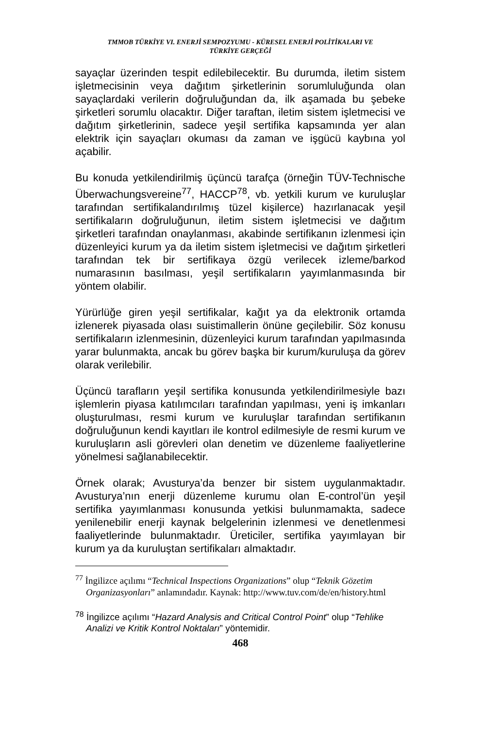TMMOB TÜRKİYE VI. ENERJİ SEMPOZYUMU - KÜRESEL ENERJİ POLİTİKALARI VE
TÜRKİYE GERÇEĞİ
sayaçlar üzerinden tespit edilebilecektir. Bu durumda, iletim sistem işletmecisinin veya dağıtım şirketlerinin sorumluluğunda olan sayaçlardaki verilerin doğruluğundan da, ilk aşamada bu şebeke şirketleri sorumlu olacaktır. Diğer taraftan, iletim sistem işletmecisi ve dağıtım şirketlerinin, sadece yeşil sertifika kapsamında yer alan elektrik için sayaçları okuması da zaman ve işgücü kaybına yol açabilir.
Bu konuda yetkilendirilmiş üçüncü tarafça (örneğin TÜV-Technische Überwachungsvereine<sup>77</sup>, HACCP<sup>78</sup>, vb. yetkili kurum ve kuruluşlar tarafından sertifikalandırılmış tüzel kişilerce) hazırlanacak yeşil sertifikaların doğruluğunun, iletim sistem işletmecisi ve dağıtım şirketleri tarafından onaylanması, akabinde sertifikanın izlenmesi için düzenleyici kurum ya da iletim sistem işletmecisi ve dağıtım şirketleri tarafından tek bir sertifikaya özgü verilecek izleme/barkod numarasının basılması, yeşil sertifikaların yayımlanmasında bir yöntem olabilir.
Yürürlüğe giren yeşil sertifikalar, kağıt ya da elektronik ortamda izlenerek piyasada olası suistimallerin önüne geçilebilir. Söz konusu sertifikaların izlenmesinin, düzenleyici kurum tarafından yapılmasında yarar bulunmakta, ancak bu görev başka bir kurum/kuruluşa da görev olarak verilebilir.
Üçüncü tarafların yeşil sertifika konusunda yetkilendirilmesiyle bazı işlemlerin piyasa katılımcıları tarafından yapılması, yeni iş imkanları oluşturulması, resmi kurum ve kuruluşlar tarafından sertifikanın doğruluğunun kendi kayıtları ile kontrol edilmesiyle de resmi kurum ve kuruluşların asli görevleri olan denetim ve düzenleme faaliyetlerine yönelmesi sağlanabilecektir.
Örnek olarak; Avusturya’da benzer bir sistem uygulanmaktadır. Avusturya’nın enerji düzenleme kurumu olan E-control’ün yeşil sertifika yayımlanması konusunda yetkisi bulunmamakta, sadece yenilenebilir enerji kaynak belgelerinin izlenmesi ve denetlenmesi faaliyetlerinde bulunmaktadır. Üreticiler, sertifika yayımlayan bir kurum ya da kuruluştan sertifikaları almaktadır.
<sup>77</sup> İngilizce açılımı “Technical Inspections Organizations” olup “Teknik Gözetim Organizasyonları” anlamındadır. Kaynak: http://www.tuv.com/de/en/history.html
<sup>78</sup> İngilizce açılımı “Hazard Analysis and Critical Control Point” olup “Tehlike Analizi ve Kritik Kontrol Noktaları” yöntemidir.
468